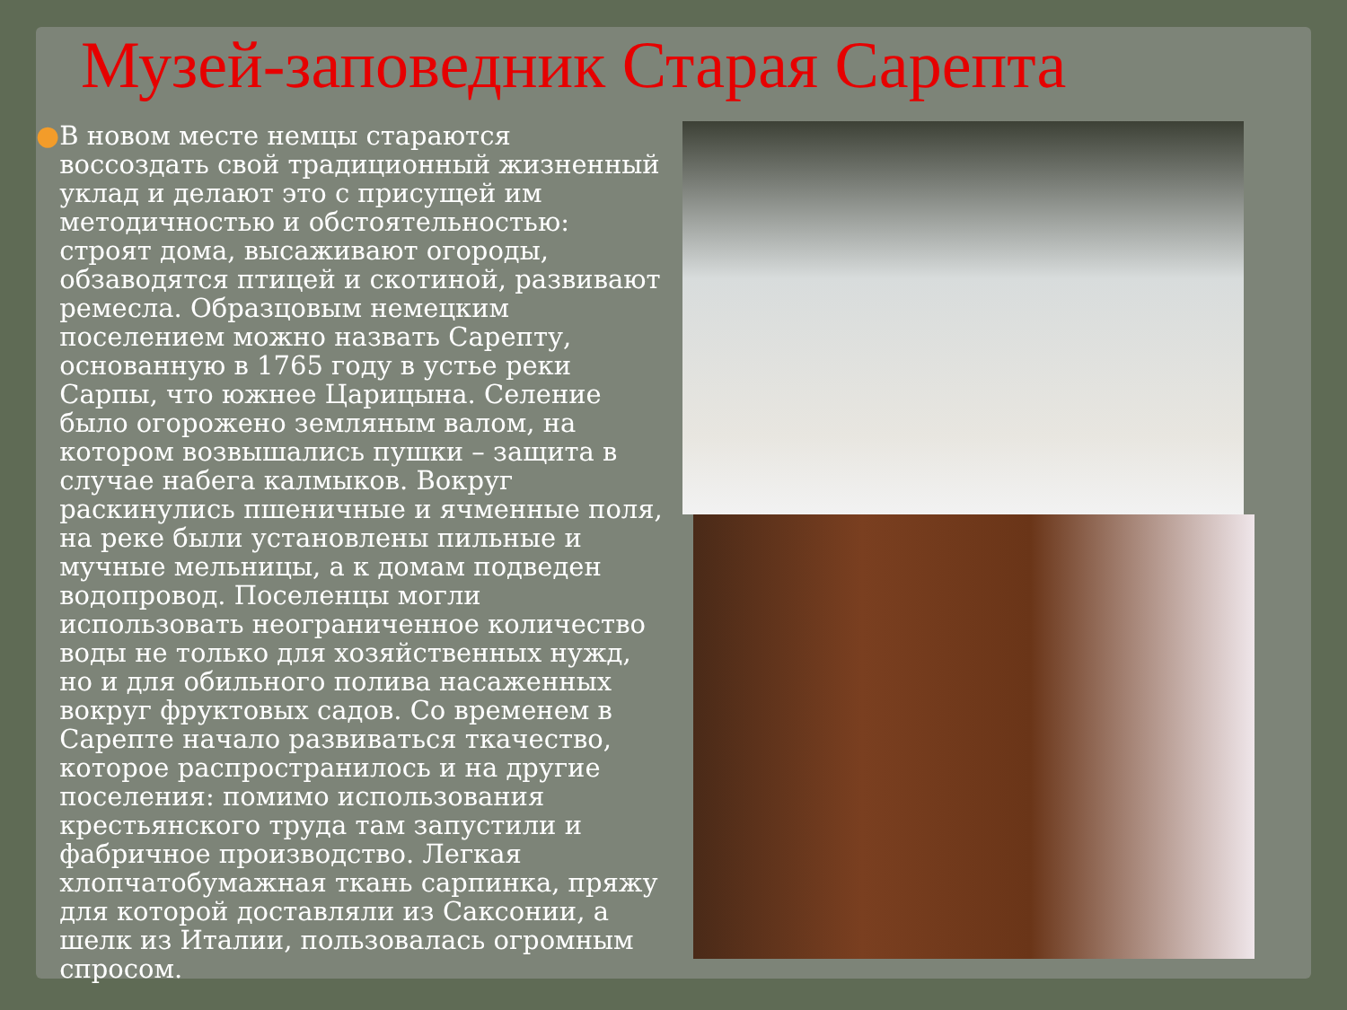Музей-заповедник Старая Сарепта
● В новом месте немцы стараются воссоздать свой традиционный жизненный уклад и делают это с присущей им методичностью и обстоятельностью: строят дома, высаживают огороды, обзаводятся птицей и скотиной, развивают ремесла. Образцовым немецким поселением можно назвать Сарепту, основанную в 1765 году в устье реки Сарпы, что южнее Царицына. Селение было огорожено земляным валом, на котором возвышались пушки – защита в случае набега калмыков. Вокруг раскинулись пшеничные и ячменные поля, на реке были установлены пильные и мучные мельницы, а к домам подведен водопровод. Поселенцы могли использовать неограниченное количество воды не только для хозяйственных нужд, но и для обильного полива насаженных вокруг фруктовых садов. Со временем в Сарепте начало развиваться ткачество, которое распространилось и на другие поселения: помимо использования крестьянского труда там запустили и фабричное производство. Легкая хлопчатобумажная ткань сарпинка, пряжу для которой доставляли из Саксонии, а шелк из Италии, пользовалась огромным спросом.